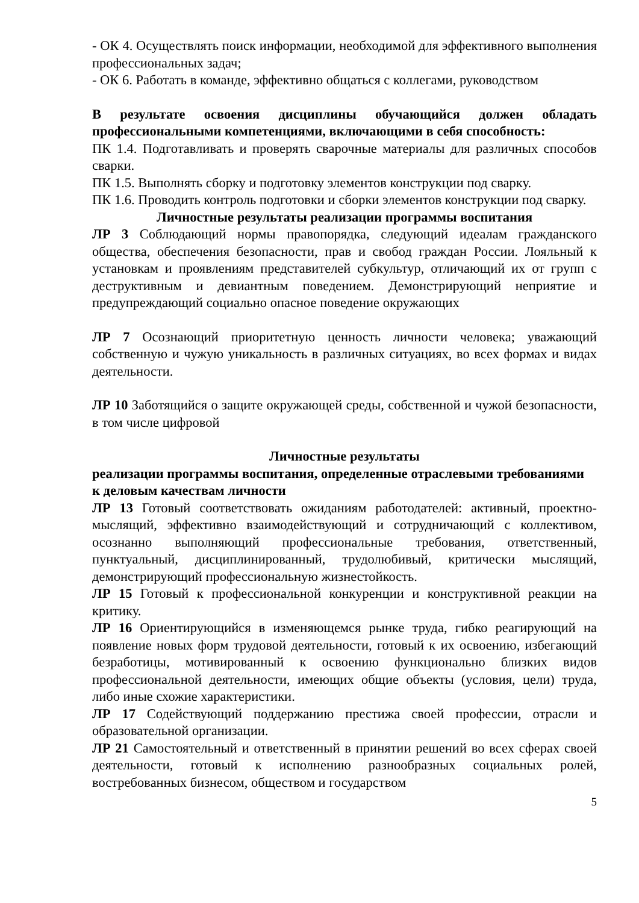- ОК 4. Осуществлять поиск информации, необходимой для эффективного выполнения профессиональных задач;
- ОК 6. Работать в команде, эффективно общаться с коллегами, руководством
В результате освоения дисциплины обучающийся должен обладать профессиональными компетенциями, включающими в себя способность:
ПК 1.4. Подготавливать и проверять сварочные материалы для различных способов сварки.
ПК 1.5. Выполнять сборку и подготовку элементов конструкции под сварку.
ПК 1.6. Проводить контроль подготовки и сборки элементов конструкции под сварку.
Личностные результаты реализации программы воспитания
ЛР 3 Соблюдающий нормы правопорядка, следующий идеалам гражданского общества, обеспечения безопасности, прав и свобод граждан России. Лояльный к установкам и проявлениям представителей субкультур, отличающий их от групп с деструктивным и девиантным поведением. Демонстрирующий неприятие и предупреждающий социально опасное поведение окружающих
ЛР 7 Осознающий приоритетную ценность личности человека; уважающий собственную и чужую уникальность в различных ситуациях, во всех формах и видах деятельности.
ЛР 10 Заботящийся о защите окружающей среды, собственной и чужой безопасности, в том числе цифровой
Личностные результаты
реализации программы воспитания, определенные отраслевыми требованиями
к деловым качествам личности
ЛР 13 Готовый соответствовать ожиданиям работодателей: активный, проектно-мыслящий, эффективно взаимодействующий и сотрудничающий с коллективом, осознанно выполняющий профессиональные требования, ответственный, пунктуальный, дисциплинированный, трудолюбивый, критически мыслящий, демонстрирующий профессиональную жизнестойкость.
ЛР 15 Готовый к профессиональной конкуренции и конструктивной реакции на критику.
ЛР 16 Ориентирующийся в изменяющемся рынке труда, гибко реагирующий на появление новых форм трудовой деятельности, готовый к их освоению, избегающий безработицы, мотивированный к освоению функционально близких видов профессиональной деятельности, имеющих общие объекты (условия, цели) труда, либо иные схожие характеристики.
ЛР 17 Содействующий поддержанию престижа своей профессии, отрасли и образовательной организации.
ЛР 21 Самостоятельный и ответственный в принятии решений во всех сферах своей деятельности, готовый к исполнению разнообразных социальных ролей, востребованных бизнесом, обществом и государством
5